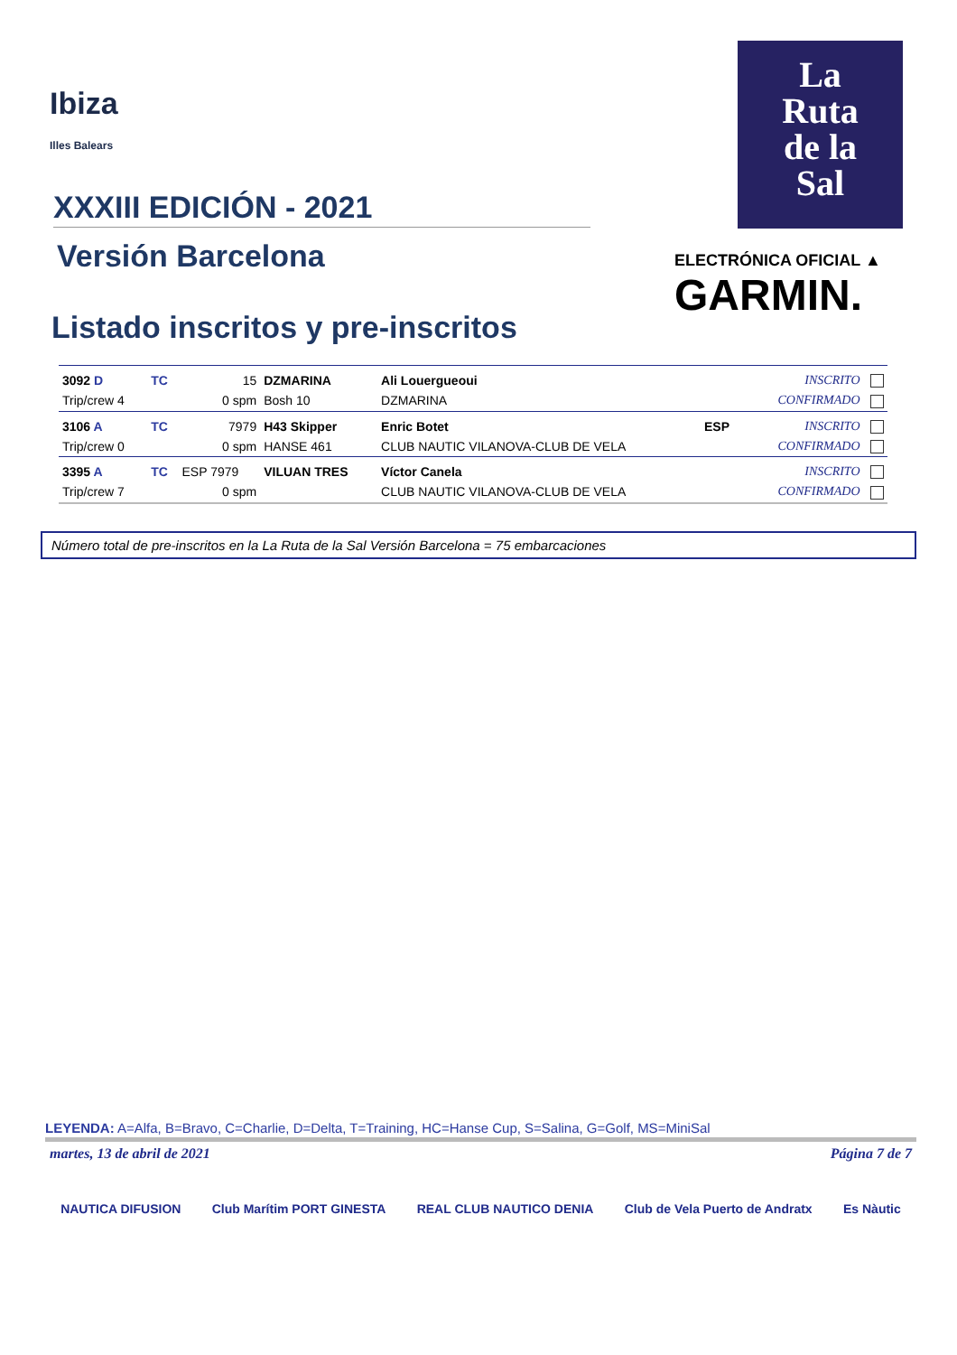Ibiza
Illes Balears
XXXIII EDICIÓN - 2021
Versión Barcelona
Listado inscritos y pre-inscritos
La
Ruta
de la
Sal
ELECTRÓNICA OFICIAL ▲
GARMIN.
| 3092 D | TC | 15 | DZMARINA | Ali Louergueoui | | INSCRITO |
| Trip/crew 4 | | 0 spm | Bosh 10 | DZMARINA | | CONFIRMADO |
| 3106 A | TC | 7979 | H43 Skipper | Enric Botet | ESP | INSCRITO |
| Trip/crew 0 | | 0 spm | HANSE 461 | CLUB NAUTIC VILANOVA-CLUB DE VELA | | CONFIRMADO |
| 3395 A | TC | ESP 7979 | VILUAN TRES | Víctor Canela | | INSCRITO |
| Trip/crew 7 | | 0 spm | | CLUB NAUTIC VILANOVA-CLUB DE VELA | | CONFIRMADO |
Número total de pre-inscritos en la La Ruta de la Sal Versión Barcelona = 75 embarcaciones
LEYENDA: A=Alfa, B=Bravo, C=Charlie, D=Delta, T=Training, HC=Hanse Cup, S=Salina, G=Golf, MS=MiniSal
martes, 13 de abril de 2021 Página 7 de 7
NAUTICA DIFUSION Club Marítim PORT GINESTA REAL CLUB NAUTICO DENIA Club de Vela Puerto de Andratx Es Nàutic